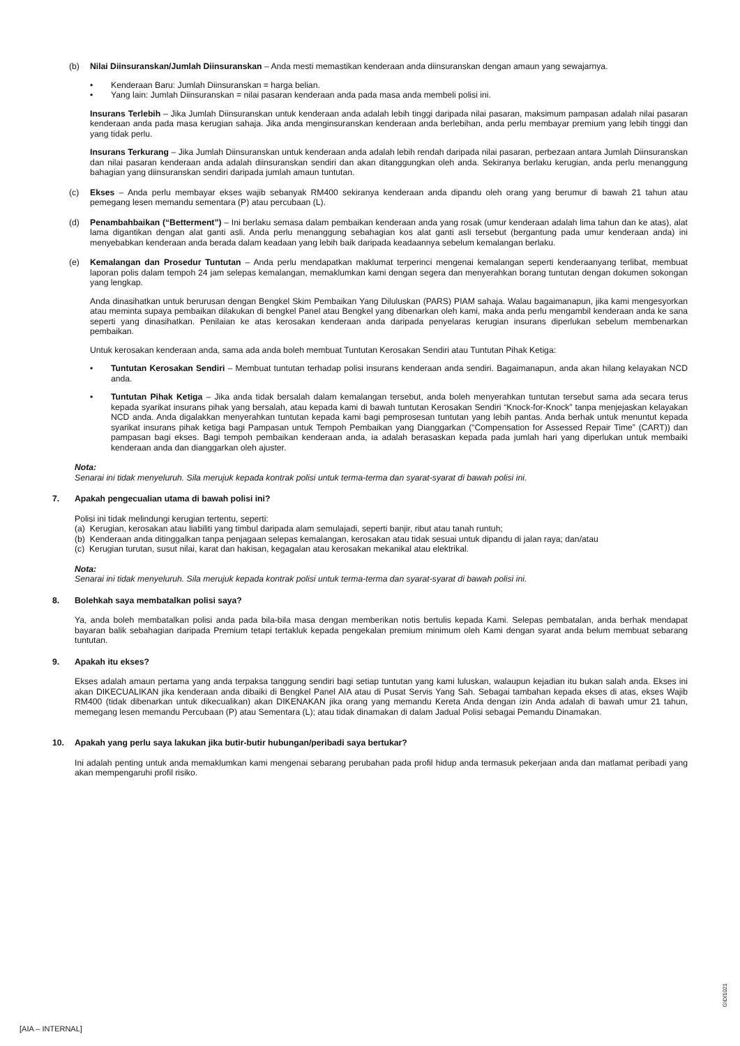(b) Nilai Diinsuranskan/Jumlah Diinsuranskan – Anda mesti memastikan kenderaan anda diinsuranskan dengan amaun yang sewajarnya.
• Kenderaan Baru: Jumlah Diinsuranskan = harga belian.
• Yang lain: Jumlah Diinsuranskan = nilai pasaran kenderaan anda pada masa anda membeli polisi ini.
Insurans Terlebih – Jika Jumlah Diinsuranskan untuk kenderaan anda adalah lebih tinggi daripada nilai pasaran, maksimum pampasan adalah nilai pasaran kenderaan anda pada masa kerugian sahaja. Jika anda menginsuranskan kenderaan anda berlebihan, anda perlu membayar premium yang lebih tinggi dan yang tidak perlu.
Insurans Terkurang – Jika Jumlah Diinsuranskan untuk kenderaan anda adalah lebih rendah daripada nilai pasaran, perbezaan antara Jumlah Diinsuranskan dan nilai pasaran kenderaan anda adalah diinsuranskan sendiri dan akan ditanggungkan oleh anda. Sekiranya berlaku kerugian, anda perlu menanggung bahagian yang diinsuranskan sendiri daripada jumlah amaun tuntutan.
(c) Ekses – Anda perlu membayar ekses wajib sebanyak RM400 sekiranya kenderaan anda dipandu oleh orang yang berumur di bawah 21 tahun atau pemegang lesen memandu sementara (P) atau percubaan (L).
(d) Penambahbaikan (“Betterment”) – Ini berlaku semasa dalam pembaikan kenderaan anda yang rosak (umur kenderaan adalah lima tahun dan ke atas), alat lama digantikan dengan alat ganti asli. Anda perlu menanggung sebahagian kos alat ganti asli tersebut (bergantung pada umur kenderaan anda) ini menyebabkan kenderaan anda berada dalam keadaan yang lebih baik daripada keadaannya sebelum kemalangan berlaku.
(e) Kemalangan dan Prosedur Tuntutan – Anda perlu mendapatkan maklumat terperinci mengenai kemalangan seperti kenderaanyang terlibat, membuat laporan polis dalam tempoh 24 jam selepas kemalangan, memaklumkan kami dengan segera dan menyerahkan borang tuntutan dengan dokumen sokongan yang lengkap.
Anda dinasihatkan untuk berurusan dengan Bengkel Skim Pembaikan Yang Diluluskan (PARS) PIAM sahaja. Walau bagaimanapun, jika kami mengesyorkan atau meminta supaya pembaikan dilakukan di bengkel Panel atau Bengkel yang dibenarkan oleh kami, maka anda perlu mengambil kenderaan anda ke sana seperti yang dinasihatkan. Penilaian ke atas kerosakan kenderaan anda daripada penyelaras kerugian insurans diperlukan sebelum membenarkan pembaikan.
Untuk kerosakan kenderaan anda, sama ada anda boleh membuat Tuntutan Kerosakan Sendiri atau Tuntutan Pihak Ketiga:
• Tuntutan Kerosakan Sendiri – Membuat tuntutan terhadap polisi insurans kenderaan anda sendiri. Bagaimanapun, anda akan hilang kelayakan NCD anda.
• Tuntutan Pihak Ketiga – Jika anda tidak bersalah dalam kemalangan tersebut, anda boleh menyerahkan tuntutan tersebut sama ada secara terus kepada syarikat insurans pihak yang bersalah, atau kepada kami di bawah tuntutan Kerosakan Sendiri “Knock-for-Knock” tanpa menjejaskan kelayakan NCD anda. Anda digalakkan menyerahkan tuntutan kepada kami bagi pemprosesan tuntutan yang lebih pantas. Anda berhak untuk menuntut kepada syarikat insurans pihak ketiga bagi Pampasan untuk Tempoh Pembaikan yang Dianggarkan (“Compensation for Assessed Repair Time” (CART)) dan pampasan bagi ekses. Bagi tempoh pembaikan kenderaan anda, ia adalah berasaskan kepada pada jumlah hari yang diperlukan untuk membaiki kenderaan anda dan dianggarkan oleh ajuster.
Nota:
Senarai ini tidak menyeluruh. Sila merujuk kepada kontrak polisi untuk terma-terma dan syarat-syarat di bawah polisi ini.
7. Apakah pengecualian utama di bawah polisi ini?
Polisi ini tidak melindungi kerugian tertentu, seperti:
(a) Kerugian, kerosakan atau liabiliti yang timbul daripada alam semulajadi, seperti banjir, ribut atau tanah runtuh;
(b) Kenderaan anda ditinggalkan tanpa penjagaan selepas kemalangan, kerosakan atau tidak sesuai untuk dipandu di jalan raya; dan/atau
(c) Kerugian turutan, susut nilai, karat dan hakisan, kegagalan atau kerosakan mekanikal atau elektrikal.
Nota:
Senarai ini tidak menyeluruh. Sila merujuk kepada kontrak polisi untuk terma-terma dan syarat-syarat di bawah polisi ini.
8. Bolehkah saya membatalkan polisi saya?
Ya, anda boleh membatalkan polisi anda pada bila-bila masa dengan memberikan notis bertulis kepada Kami. Selepas pembatalan, anda berhak mendapat bayaran balik sebahagian daripada Premium tetapi tertakluk kepada pengekalan premium minimum oleh Kami dengan syarat anda belum membuat sebarang tuntutan.
9. Apakah itu ekses?
Ekses adalah amaun pertama yang anda terpaksa tanggung sendiri bagi setiap tuntutan yang kami luluskan, walaupun kejadian itu bukan salah anda. Ekses ini akan DIKECUALIKAN jika kenderaan anda dibaiki di Bengkel Panel AIA atau di Pusat Servis Yang Sah. Sebagai tambahan kepada ekses di atas, ekses Wajib RM400 (tidak dibenarkan untuk dikecualikan) akan DIKENAKAN jika orang yang memandu Kereta Anda dengan izin Anda adalah di bawah umur 21 tahun, memegang lesen memandu Percubaan (P) atau Sementara (L); atau tidak dinamakan di dalam Jadual Polisi sebagai Pemandu Dinamakan.
10. Apakah yang perlu saya lakukan jika butir-butir hubungan/peribadi saya bertukar?
Ini adalah penting untuk anda memaklumkan kami mengenai sebarang perubahan pada profil hidup anda termasuk pekerjaan anda dan matlamat peribadi yang akan mempengaruhi profil risiko.
GID/1021
[AIA – INTERNAL]